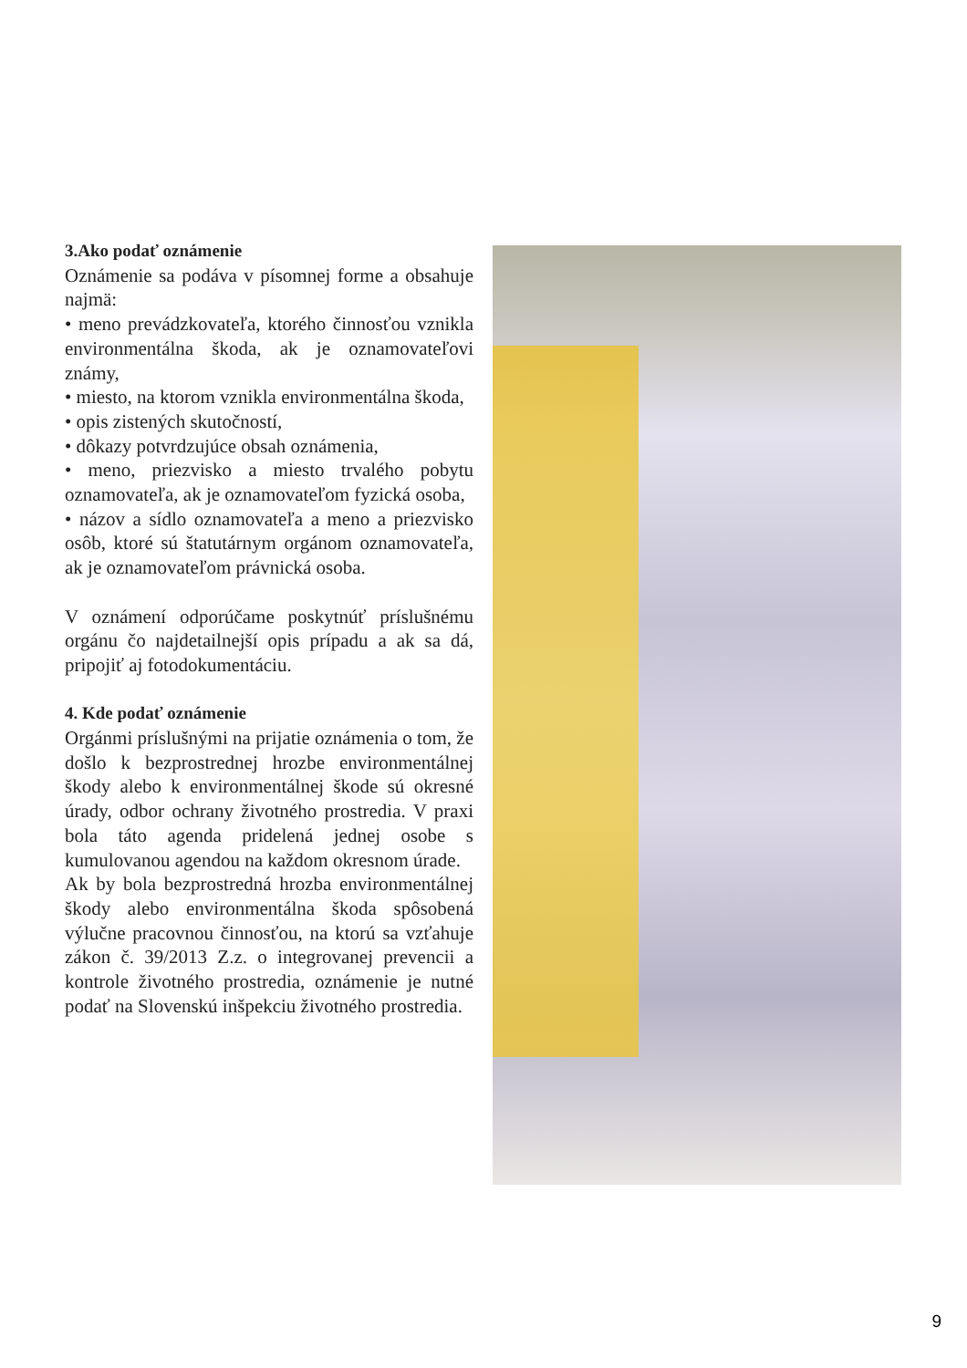3.Ako podať oznámenie
Oznámenie sa podáva v písomnej forme a obsahuje najmä:
• meno prevádzkovateľa, ktorého činnosťou vznikla environmentálna škoda, ak je oznamovateľovi známy,
• miesto, na ktorom vznikla environmentálna škoda,
• opis zistených skutočností,
• dôkazy potvrdzujúce obsah oznámenia,
• meno, priezvisko a miesto trvalého pobytu oznamovateľa, ak je oznamovateľom fyzická osoba,
• názov a sídlo oznamovateľa a meno a priezvisko osôb, ktoré sú štatutárnym orgánom oznamovateľa, ak je oznamovateľom právnická osoba.
V oznámení odporúčame poskytnúť príslušnému orgánu čo najdetailnejší opis prípadu a ak sa dá, pripojiť aj fotodokumentáciu.
4. Kde podať oznámenie
Orgánmi príslušnými na prijatie oznámenia o tom, že došlo k bezprostrednej hrozbe environmentálnej škody alebo k environmentálnej škode sú okresné úrady, odbor ochrany životného prostredia. V praxi bola táto agenda pridelená jednej osobe s kumulovanou agendou na každom okresnom úrade.
Ak by bola bezprostredná hrozba environmentálnej škody alebo environmentálna škoda spôsobená výlučne pracovnou činnosťou, na ktorú sa vzťahuje zákon č. 39/2013 Z.z. o integrovanej prevencii a kontrole životného prostredia, oznámenie je nutné podať na Slovenskú inšpekciu životného prostredia.
9